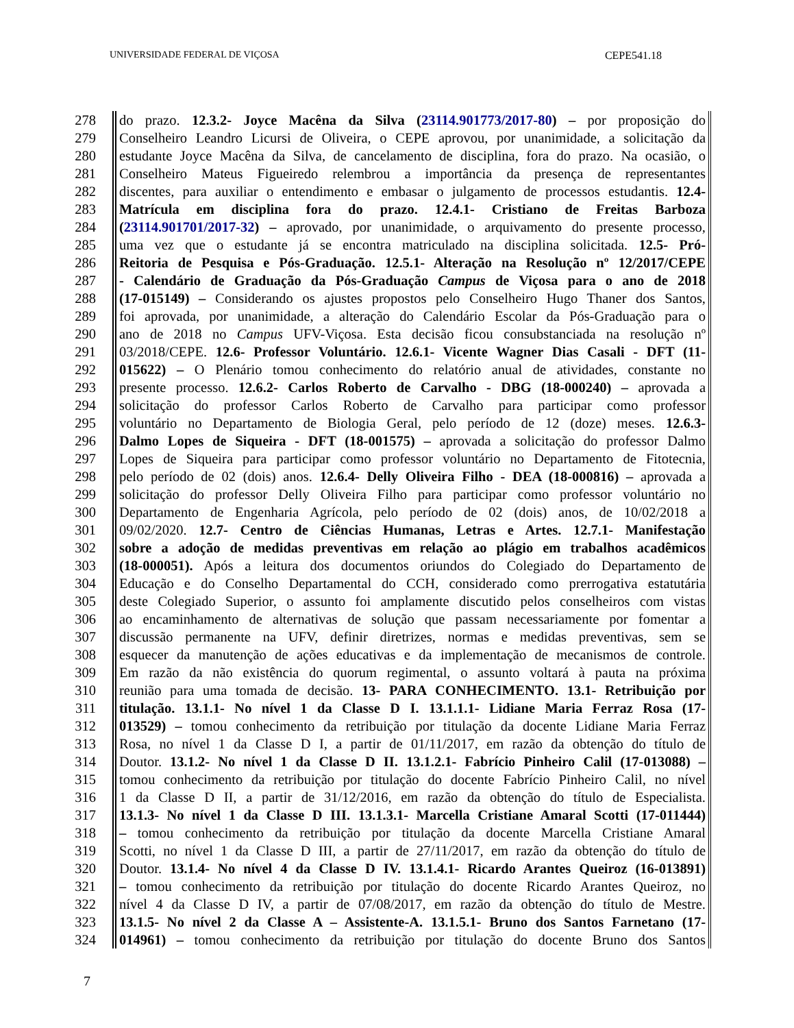UNIVERSIDADE FEDERAL DE VIÇOSA CEPE541.18
278 do prazo. 12.3.2- Joyce Macêna da Silva (23114.901773/2017-80) – por proposição do
279 Conselheiro Leandro Licursi de Oliveira, o CEPE aprovou, por unanimidade, a solicitação da
280 estudante Joyce Macêna da Silva, de cancelamento de disciplina, fora do prazo. Na ocasião, o
281 Conselheiro Mateus Figueiredo relembrou a importância da presença de representantes
282 discentes, para auxiliar o entendimento e embasar o julgamento de processos estudantis. 12.4-
283 Matrícula em disciplina fora do prazo. 12.4.1- Cristiano de Freitas Barboza
284 (23114.901701/2017-32) – aprovado, por unanimidade, o arquivamento do presente processo,
285 uma vez que o estudante já se encontra matriculado na disciplina solicitada. 12.5- Pró-
286 Reitoria de Pesquisa e Pós-Graduação. 12.5.1- Alteração na Resolução nº 12/2017/CEPE
287 - Calendário de Graduação da Pós-Graduação Campus de Viçosa para o ano de 2018
288 (17-015149) – Considerando os ajustes propostos pelo Conselheiro Hugo Thaner dos Santos,
289 foi aprovada, por unanimidade, a alteração do Calendário Escolar da Pós-Graduação para o
290 ano de 2018 no Campus UFV-Viçosa. Esta decisão ficou consubstanciada na resolução nº
291 03/2018/CEPE. 12.6- Professor Voluntário. 12.6.1- Vicente Wagner Dias Casali - DFT (11-
292 015622) – O Plenário tomou conhecimento do relatório anual de atividades, constante no
293 presente processo. 12.6.2- Carlos Roberto de Carvalho - DBG (18-000240) – aprovada a
294 solicitação do professor Carlos Roberto de Carvalho para participar como professor
295 voluntário no Departamento de Biologia Geral, pelo período de 12 (doze) meses. 12.6.3-
296 Dalmo Lopes de Siqueira - DFT (18-001575) – aprovada a solicitação do professor Dalmo
297 Lopes de Siqueira para participar como professor voluntário no Departamento de Fitotecnia,
298 pelo período de 02 (dois) anos. 12.6.4- Delly Oliveira Filho - DEA (18-000816) – aprovada a
299 solicitação do professor Delly Oliveira Filho para participar como professor voluntário no
300 Departamento de Engenharia Agrícola, pelo período de 02 (dois) anos, de 10/02/2018 a
301 09/02/2020. 12.7- Centro de Ciências Humanas, Letras e Artes. 12.7.1- Manifestação
302 sobre a adoção de medidas preventivas em relação ao plágio em trabalhos acadêmicos
303 (18-000051). Após a leitura dos documentos oriundos do Colegiado do Departamento de
304 Educação e do Conselho Departamental do CCH, considerado como prerrogativa estatutária
305 deste Colegiado Superior, o assunto foi amplamente discutido pelos conselheiros com vistas
306 ao encaminhamento de alternativas de solução que passam necessariamente por fomentar a
307 discussão permanente na UFV, definir diretrizes, normas e medidas preventivas, sem se
308 esquecer da manutenção de ações educativas e da implementação de mecanismos de controle.
309 Em razão da não existência do quorum regimental, o assunto voltará à pauta na próxima
310 reunião para uma tomada de decisão. 13- PARA CONHECIMENTO. 13.1- Retribuição por
311 titulação. 13.1.1- No nível 1 da Classe D I. 13.1.1.1- Lidiane Maria Ferraz Rosa (17-
312 013529) – tomou conhecimento da retribuição por titulação da docente Lidiane Maria Ferraz
313 Rosa, no nível 1 da Classe D I, a partir de 01/11/2017, em razão da obtenção do título de
314 Doutor. 13.1.2- No nível 1 da Classe D II. 13.1.2.1- Fabrício Pinheiro Calil (17-013088) –
315 tomou conhecimento da retribuição por titulação do docente Fabrício Pinheiro Calil, no nível
316 1 da Classe D II, a partir de 31/12/2016, em razão da obtenção do título de Especialista.
317 13.1.3- No nível 1 da Classe D III. 13.1.3.1- Marcella Cristiane Amaral Scotti (17-011444)
318 – tomou conhecimento da retribuição por titulação da docente Marcella Cristiane Amaral
319 Scotti, no nível 1 da Classe D III, a partir de 27/11/2017, em razão da obtenção do título de
320 Doutor. 13.1.4- No nível 4 da Classe D IV. 13.1.4.1- Ricardo Arantes Queiroz (16-013891)
321 – tomou conhecimento da retribuição por titulação do docente Ricardo Arantes Queiroz, no
322 nível 4 da Classe D IV, a partir de 07/08/2017, em razão da obtenção do título de Mestre.
323 13.1.5- No nível 2 da Classe A – Assistente-A. 13.1.5.1- Bruno dos Santos Farnetano (17-
324 014961) – tomou conhecimento da retribuição por titulação do docente Bruno dos Santos
7